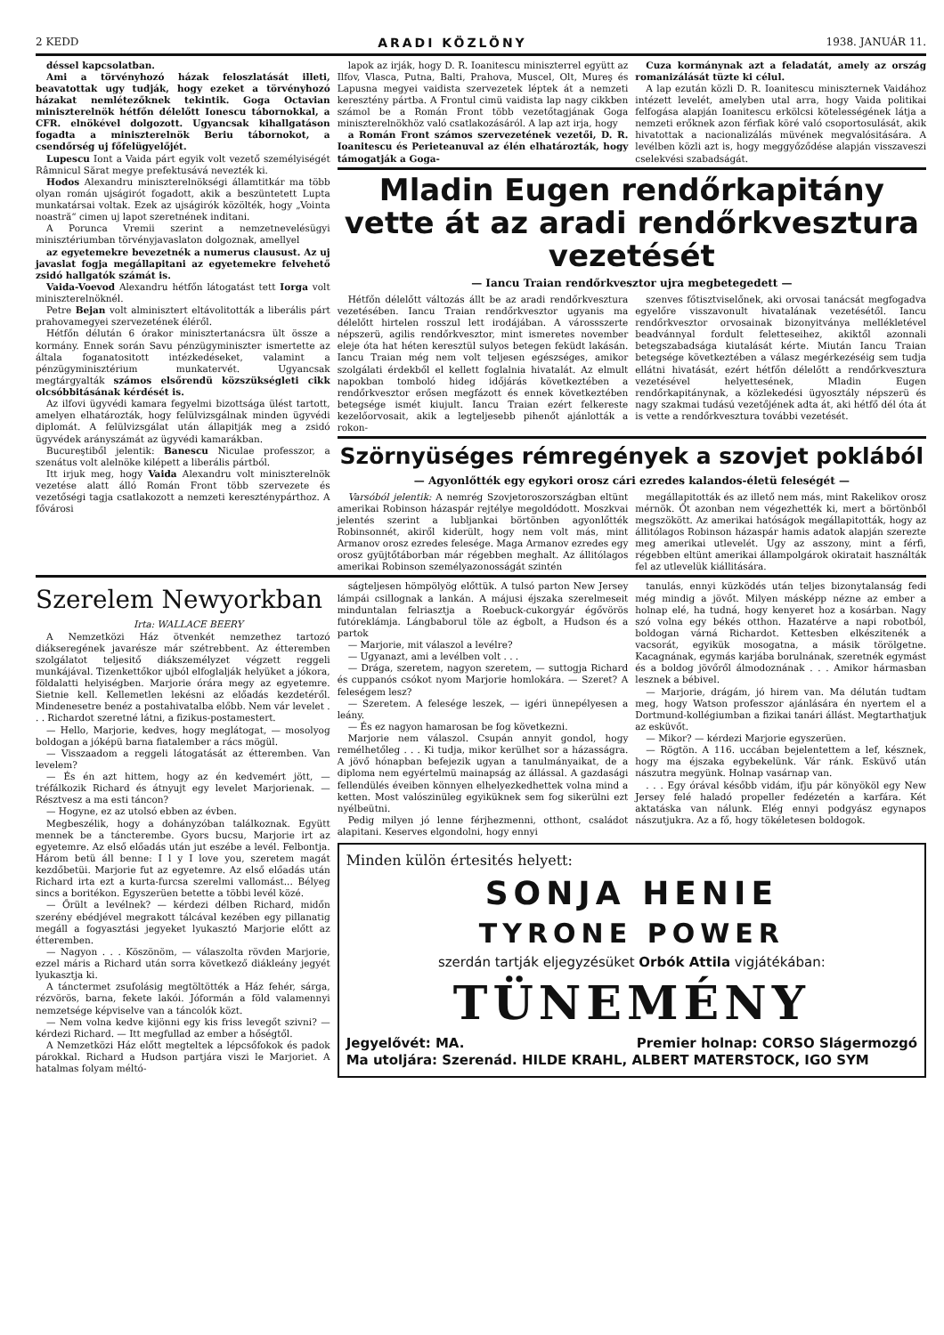2 KEDD ARADI KÖZLÖNY 1938. JANUÁR 11.
déssel kapcsolatban.
Ami a törvényhozó házak feloszlatását illeti, beavatottak ugy tudják, hogy ezeket a törvényhozó házakat nemlétezőknek tekintik. Goga Octavian miniszterelnök hétfőn délelőtt Ionescu tábornokkal, a CFR. elnökével dolgozott. Ugyancsak kihallgatáson fogadta a miniszterelnök Beriu tábornokot, a csendőrség uj főfelügyelőjét.
Lupescu Iont a Vaida párt egyik volt vezető személyiségét Râmnicul Sărat megye prefektusává nevezték ki.
Hodos Alexandru miniszterelnökségi államtitkár ma több olyan román ujságirót fogadott, akik a beszüntetett Lupta munkatársai voltak. Ezek az ujságirók közölték, hogy „Vointa noastră“ cimen uj lapot szeretnének inditani.
A Porunca Vremii szerint a nemzetnevelésügyi minisztériumban törvényjavaslaton dolgoznak, amellyel
az egyetemekre bevezetnék a numerus clausust. Az uj javaslat fogja megállapitani az egyetemekre felvehető zsidó hallgatók számát is.
Vaida-Voevod Alexandru hétfőn látogatást tett Iorga volt miniszterelnöknél.
Petre Bejan volt alminisztert eltávolitották a liberális párt prahovamegyei szervezetének éléről.
Hétfőn délután 6 órakor minisztertanácsra ült össze a kormány. Ennek során Savu pénzügyminiszter ismertette az általa foganatositott intézkedéseket, valamint a pénzügyminisztérium munkatervét. Ugyancsak megtárgyalták számos elsőrendü közszükségleti cikk olcsóbbitásának kérdését is.
Az ilfovi ügyvédi kamara fegyelmi bizottsága ülést tartott, amelyen elhatározták, hogy felülvizsgálnak minden ügyvédi diplomát. A felülvizsgálat után állapitják meg a zsidó ügyvédek arányszámát az ügyvédi kamarákban.
Bucureştiből jelentik: Banescu Niculae professzor, a szenátus volt alelnöke kilépett a liberális pártból.
Itt irjuk meg, hogy Vaida Alexandru volt miniszterelnök vezetése alatt álló Román Front több szervezete és vezetőségi tagja csatlakozott a nemzeti kereszténypárthoz. A fővárosi
lapok az irják, hogy D. R. Ioanitescu miniszterrel együtt az Ilfov, Vlasca, Putna, Balti, Prahova, Muscel, Olt, Mureş és Lapusna megyei vaidista szervezetek léptek át a nemzeti keresztény pártba. A Frontul cimü vaidista lap nagy cikkben számol be a Román Front több vezetőtagjának Goga miniszterelnökhöz való csatlakozásáról. A lap azt irja, hogy
a Román Front számos szervezetének vezetői, D. R. Ioanitescu és Perieteanuval az élén elhatározták, hogy támogatják a Goga-
Cuza kormánynak azt a feladatát, amely az ország romanizálását tüzte ki célul.
A lap ezután közli D. R. Ioanitescu miniszternek Vaidához intézett levelét, amelyben utal arra, hogy Vaida politikai felfogása alapján Ioanitescu erkölcsi kötelességének látja a nemzeti erőknek azon férfiak köré való csoportosulását, akik hivatottak a nacionalizálás müvének megvalósitására. A levélben közli azt is, hogy meggyőződése alapján visszaveszi cselekvési szabadságát.
Mladin Eugen rendőrkapitány vette át az aradi rendőrkvesztura vezetését
— Iancu Traian rendőrkvesztor ujra megbetegedett —
Hétfőn délelőtt változás állt be az aradi rendőrkvesztura vezetésében. Iancu Traian rendőrkvesztor ugyanis ma délelőtt hirtelen rosszul lett irodájában. A várossszerte népszerü, agilis rendőrkvesztor, mint ismeretes november eleje óta hat héten keresztül sulyos betegen feküdt lakásán. Iancu Traian még nem volt teljesen egészséges, amikor szolgálati érdekből el kellett foglalnia hivatalát. Az elmult napokban tomboló hideg időjárás következtében a rendőrkvesztor erősen megfázott és ennek következtében betegsége ismét kiujult. Iancu Traian ezért felkereste kezelőorvosait, akik a legteljesebb pihenőt ajánlották a rokon-
szenves főtisztviselőnek, aki orvosai tanácsát megfogadva egyelőre visszavonult hivatalának vezetésétől. Iancu rendőrkvesztor orvosainak bizonyitványa mellékletével beadvánnyal fordult feletteseihez, akiktől azonnali betegszabadsága kiutalását kérte. Miután Iancu Traian betegsége következtében a válasz megérkezéséig sem tudja ellátni hivatását, ezért hétfőn délelőtt a rendőrkvesztura vezetésével helyettesének, Mladin Eugen rendőrkapitánynak, a közlekedési ügyosztály népszerü és nagy szakmai tudású vezetőjének adta át, aki hétfő dél óta át is vette a rendőrkvesztura további vezetését.
Szörnyüséges rémregények a szovjet poklából
— Agyonlőtték egy egykori orosz cári ezredes kalandos-életü feleségét —
Varsóból jelentik: A nemrég Szovjetoroszországban eltünt amerikai Robinson házaspár rejtélye megoldódott. Moszkvai jelentés szerint a lubljankai börtönben agyonlőtték Robinsonnét, akiről kiderült, hogy nem volt más, mint Armanov orosz ezredes felesége. Maga Armanov ezredes egy orosz gyüjtőtáborban már régebben meghalt. Az állitólagos amerikai Robinson személyazonosságát szintén
megállapitották és az illető nem más, mint Rakelikov orosz mérnök. Őt azonban nem végezhették ki, mert a börtönből megszökött. Az amerikai hatóságok megállapitották, hogy az állitólagos Robinson házaspár hamis adatok alapján szerezte meg amerikai utlevelét. Ugy az asszony, mint a férfi, régebben eltünt amerikai állampolgárok okiratait használták fel az utlevelük kiállitására.
Szerelem Newyorkban
Irta: WALLACE BEERY
A Nemzetközi Ház ötvenkét nemzethez tartozó diákseregének javarésze már szétrebbent. Az étteremben szolgálatot teljesitő diákszemélyzet végzett reggeli munkájával. Tizenkettőkor ujból elfoglalják helyüket a jókora, földalatti helyiségben. Marjorie órára megy az egyetemre. Sietnie kell. Kellemetlen lekésni az előadás kezdetéről. Mindenesetre benéz a postahivatalba előbb. Nem vár levelet . . . Richardot szeretné látni, a fizikus-postamestert.
— Hello, Marjorie, kedves, hogy meglátogat, — mosolyog boldogan a jóképü barna fiatalember a rács mögül.
— Visszaadom a reggeli látogatását az étteremben. Van levelem?
— És én azt hittem, hogy az én kedvemért jött, — tréfálkozik Richard és átnyujt egy levelet Marjorienak. — Résztvesz a ma esti táncon?
— Hogyne, ez az utolsó ebben az évben.
Megbeszélik, hogy a dohányzóban találkoznak. Együtt mennek be a táncterembe. Gyors bucsu, Marjorie irt az egyetemre. Az első előadás után jut eszébe a levél. Felbontja. Három betü áll benne: I l y I love you, szeretem magát kezdőbetüi. Marjorie fut az egyetemre. Az első előadás után Richard irta ezt a kurta-furcsa szerelmi vallomást... Bélyeg sincs a boritékon. Egyszerüen betette a többi levél közé.
— Őrült a levélnek? — kérdezi délben Richard, midőn szerény ebédjével megrakott tálcával kezében egy pillanatig megáll a fogyasztási jegyeket lyukasztó Marjorie előtt az étteremben.
— Nagyon . . . Köszönöm, — válaszolta rövden Marjorie, ezzel máris a Richard után sorra következő diákleány jegyét lyukasztja ki.
A tánctermet zsufolásig megtöltötték a Ház fehér, sárga, rézvörös, barna, fekete lakói. Jóformán a föld valamennyi nemzetsége képviselve van a táncolók közt.
— Nem volna kedve kijönni egy kis friss levegőt szivni? — kérdezi Richard. — Itt megfullad az ember a hőségtől.
A Nemzetközi Ház előtt megteltek a lépcsőfokok és padok párokkal. Richard a Hudson partjára viszi le Marjoriet. A hatalmas folyam méltó-
ságteljesen hömpölyög előttük. A tulsó parton New Jersey lámpái csillognak a lankán. A májusi éjszaka szerelmeseit mindunta­lan felriasztja a Roebuck-cukorgyár égővörös futóreklámja. Lángbaborul töle az égbolt, a Hudson és a partok
— Marjorie, mit válaszol a levélre?
— Ugyanazt, ami a levélben volt . . .
— Drága, szeretem, nagyon szeretem, — suttogja Richard és cuppanós csókot nyom Marjorie homlokára. — Szeret? A feleségem lesz?
— Szeretem. A felesége leszek, — igéri ünnepélyesen a leány.
— És ez nagyon hamarosan be fog következni.
Marjorie nem válaszol. Csupán annyit gondol, hogy remélhetőleg . . . Ki tudja, mikor kerülhet sor a házasságra. A jövő hónapban befejezik ugyan a tanulmányaikat, de a diploma nem egyértelmü mainapság az állással. A gazdasági fellendülés éveiben könnyen elhelyezkedhettek volna mind a ketten. Most valószinüleg egyiküknek sem fog sikerülni ezt nyélbeütni.
Pedig milyen jó lenne férjhezmenni, otthont, családot alapitani. Keserves elgondolni, hogy ennyi
tanulás, ennyi küzködés után teljes bizonytalanság fedi még mindig a jövőt. Milyen másképp nézne az ember a holnap elé, ha tudná, hogy kenyeret hoz a kosárban. Nagy szó volna egy békés otthon. Hazatérve a napi robotból, boldogan várná Richardot. Kettesben elkészitenék a vacsorát, egyikük mosogatna, a másik törölgetne. Kacagnának, egymás karjába borulnának, szeretnék egymást és a boldog jövőről álmodoznának . . . Amikor hármasban lesznek a bébivel.
— Marjorie, drágám, jó hirem van. Ma délután tudtam meg, hogy Watson professzor ajánlására én nyertem el a Dortmund-kollégiumban a fizikai tanári állást. Megtarthatjuk az esküvőt.
— Mikor? — kérdezi Marjorie egyszerüen.
— Rögtön. A 116. uccában bejelentettem a lef, késznek, hogy ma éjszaka egybekelünk. Vár ránk. Esküvő után nászutra megyünk. Holnap vasárnap van.
. . . Egy órával később vidám, ifju pár könyököl egy New Jersey felé haladó propeller fedézetén a karfára. Két aktatáska van nálunk. Elég ennyi podgyász egynapos nászutjukra. Az a fő, hogy tökéletesen boldogok.
Minden külön értesités helyett:
SONJA HENIE
TYRONE POWER
szerdán tartják eljegyzésüket Orbók Attila vigjátékában:
TÜNEMÉNY
Jegyelővét: MA. Premier holnap: CORSO Slágermozgó
Ma utoljára: Szerenád. HILDE KRAHL, ALBERT MATERSTOCK, IGO SYM